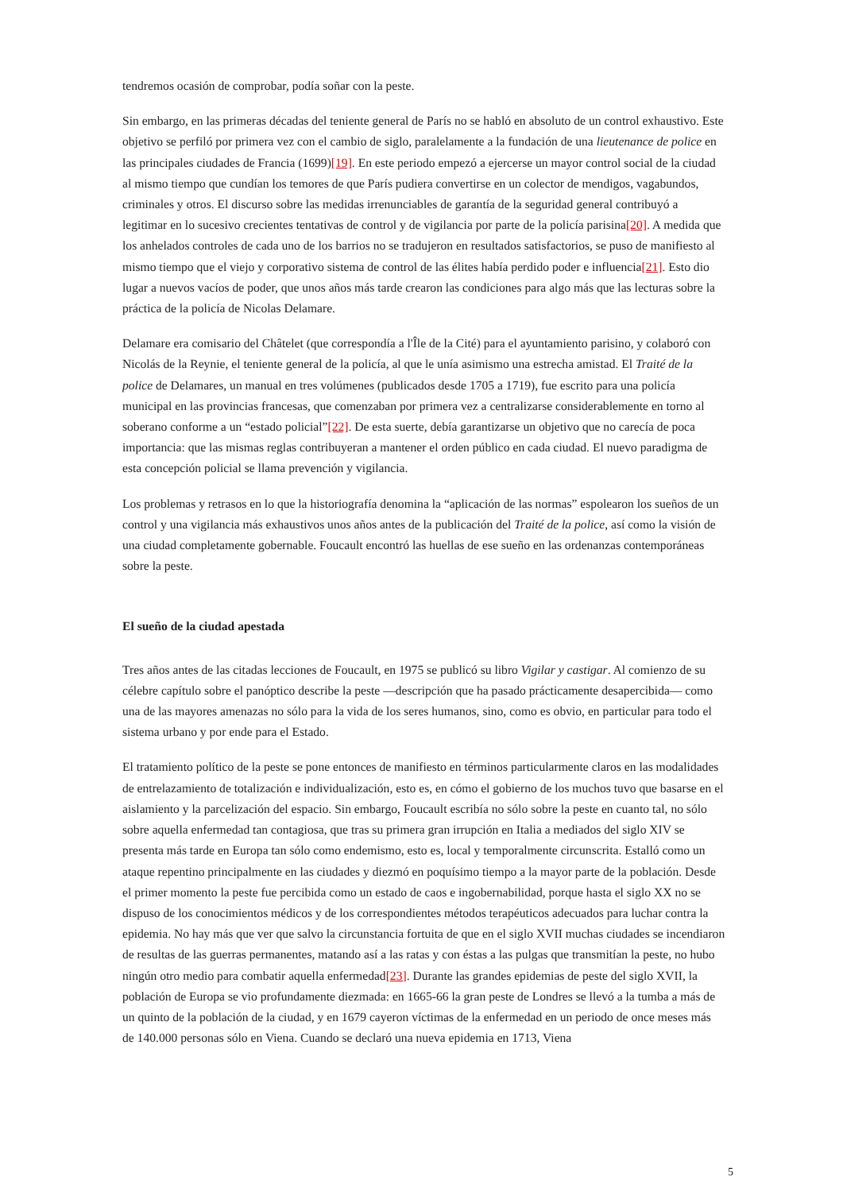tendremos ocasión de comprobar, podía soñar con la peste.
Sin embargo, en las primeras décadas del teniente general de París no se habló en absoluto de un control exhaustivo. Este objetivo se perfiló por primera vez con el cambio de siglo, paralelamente a la fundación de una lieutenance de police en las principales ciudades de Francia (1699)[19]. En este periodo empezó a ejercerse un mayor control social de la ciudad al mismo tiempo que cundían los temores de que París pudiera convertirse en un colector de mendigos, vagabundos, criminales y otros. El discurso sobre las medidas irrenunciables de garantía de la seguridad general contribuyó a legitimar en lo sucesivo crecientes tentativas de control y de vigilancia por parte de la policía parisina[20]. A medida que los anhelados controles de cada uno de los barrios no se tradujeron en resultados satisfactorios, se puso de manifiesto al mismo tiempo que el viejo y corporativo sistema de control de las élites había perdido poder e influencia[21]. Esto dio lugar a nuevos vacíos de poder, que unos años más tarde crearon las condiciones para algo más que las lecturas sobre la práctica de la policía de Nicolas Delamare.
Delamare era comisario del Châtelet (que correspondía a l'Île de la Cité) para el ayuntamiento parisino, y colaboró con Nicolás de la Reynie, el teniente general de la policía, al que le unía asimismo una estrecha amistad. El Traité de la police de Delamares, un manual en tres volúmenes (publicados desde 1705 a 1719), fue escrito para una policía municipal en las provincias francesas, que comenzaban por primera vez a centralizarse considerablemente en torno al soberano conforme a un “estado policial”[22]. De esta suerte, debía garantizarse un objetivo que no carecía de poca importancia: que las mismas reglas contribuyeran a mantener el orden público en cada ciudad. El nuevo paradigma de esta concepción policial se llama prevención y vigilancia.
Los problemas y retrasos en lo que la historiografía denomina la “aplicación de las normas” espolearon los sueños de un control y una vigilancia más exhaustivos unos años antes de la publicación del Traité de la police, así como la visión de una ciudad completamente gobernable. Foucault encontró las huellas de ese sueño en las ordenanzas contemporáneas sobre la peste.
El sueño de la ciudad apestada
Tres años antes de las citadas lecciones de Foucault, en 1975 se publicó su libro Vigilar y castigar. Al comienzo de su célebre capítulo sobre el panóptico describe la peste —descripción que ha pasado prácticamente desapercibida— como una de las mayores amenazas no sólo para la vida de los seres humanos, sino, como es obvio, en particular para todo el sistema urbano y por ende para el Estado.
El tratamiento político de la peste se pone entonces de manifiesto en términos particularmente claros en las modalidades de entrelazamiento de totalización e individualización, esto es, en cómo el gobierno de los muchos tuvo que basarse en el aislamiento y la parcelización del espacio. Sin embargo, Foucault escribía no sólo sobre la peste en cuanto tal, no sólo sobre aquella enfermedad tan contagiosa, que tras su primera gran irrupción en Italia a mediados del siglo XIV se presenta más tarde en Europa tan sólo como endemismo, esto es, local y temporalmente circunscrita. Estalló como un ataque repentino principalmente en las ciudades y diezmó en poquísimo tiempo a la mayor parte de la población. Desde el primer momento la peste fue percibida como un estado de caos e ingobernabilidad, porque hasta el siglo XX no se dispuso de los conocimientos médicos y de los correspondientes métodos terapéuticos adecuados para luchar contra la epidemia. No hay más que ver que salvo la circunstancia fortuita de que en el siglo XVII muchas ciudades se incendiaron de resultas de las guerras permanentes, matando así a las ratas y con éstas a las pulgas que transmitían la peste, no hubo ningún otro medio para combatir aquella enfermedad[23]. Durante las grandes epidemias de peste del siglo XVII, la población de Europa se vio profundamente diezmada: en 1665-66 la gran peste de Londres se llevó a la tumba a más de un quinto de la población de la ciudad, y en 1679 cayeron víctimas de la enfermedad en un periodo de once meses más de 140.000 personas sólo en Viena. Cuando se declaró una nueva epidemia en 1713, Viena
5